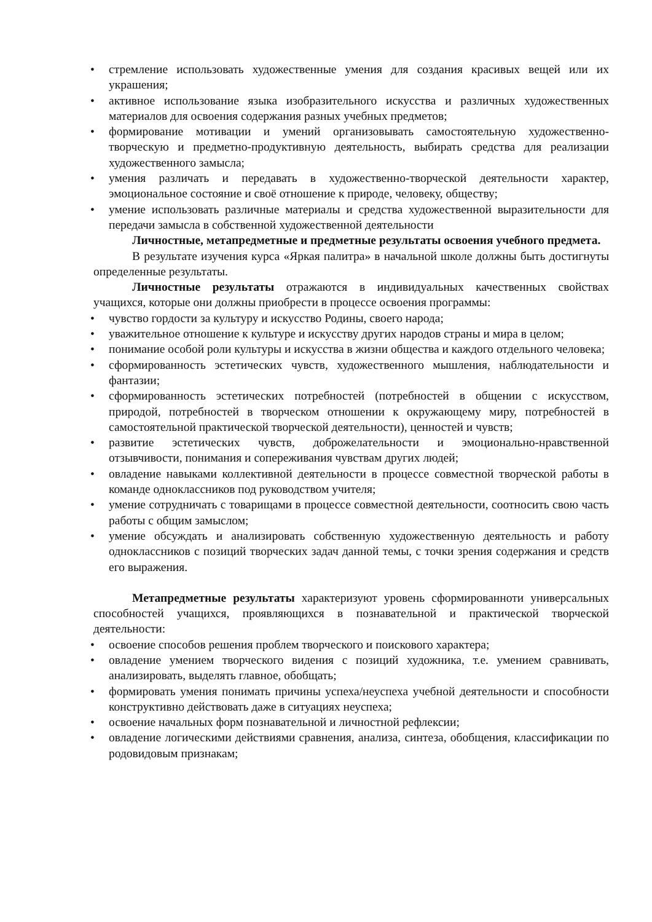• стремление использовать художественные умения для создания красивых вещей или их украшения;
• активное использование языка изобразительного искусства и различных художественных материалов для освоения содержания разных учебных предметов;
• формирование мотивации и умений организовывать самостоятельную художественно-творческую и предметно-продуктивную деятельность, выбирать средства для реализации художественного замысла;
• умения различать и передавать в художественно-творческой деятельности характер, эмоциональное состояние и своё отношение к природе, человеку, обществу;
• умение использовать различные материалы и средства художественной выразительности для передачи замысла в собственной художественной деятельности
Личностные, метапредметные и предметные результаты освоения учебного предмета.
В результате изучения курса «Яркая палитра» в начальной школе должны быть достигнуты определенные результаты.
Личностные результаты отражаются в индивидуальных качественных свойствах учащихся, которые они должны приобрести в процессе освоения программы:
• чувство гордости за культуру и искусство Родины, своего народа;
• уважительное отношение к культуре и искусству других народов страны и мира в целом;
• понимание особой роли культуры и искусства в жизни общества и каждого отдельного человека;
• сформированность эстетических чувств, художественного мышления, наблюдательности и фантазии;
• сформированность эстетических потребностей (потребностей в общении с искусством, природой, потребностей в творческом отношении к окружающему миру, потребностей в самостоятельной практической творческой деятельности), ценностей и чувств;
• развитие эстетических чувств, доброжелательности и эмоционально-нравственной отзывчивости, понимания и сопереживания чувствам других людей;
• овладение навыками коллективной деятельности в процессе совместной творческой работы в команде одноклассников под руководством учителя;
• умение сотрудничать с товарищами в процессе совместной деятельности, соотносить свою часть работы с общим замыслом;
• умение обсуждать и анализировать собственную художественную деятельность и работу одноклассников с позиций творческих задач данной темы, с точки зрения содержания и средств его выражения.
Метапредметные результаты характеризуют уровень сформированноти универсальных способностей учащихся, проявляющихся в познавательной и практической творческой деятельности:
• освоение способов решения проблем творческого и поискового характера;
• овладение умением творческого видения с позиций художника, т.е. умением сравнивать, анализировать, выделять главное, обобщать;
• формировать умения понимать причины успеха/неуспеха учебной деятельности и способности конструктивно действовать даже в ситуациях неуспеха;
• освоение начальных форм познавательной и личностной рефлексии;
• овладение логическими действиями сравнения, анализа, синтеза, обобщения, классификации по родовидовым признакам;